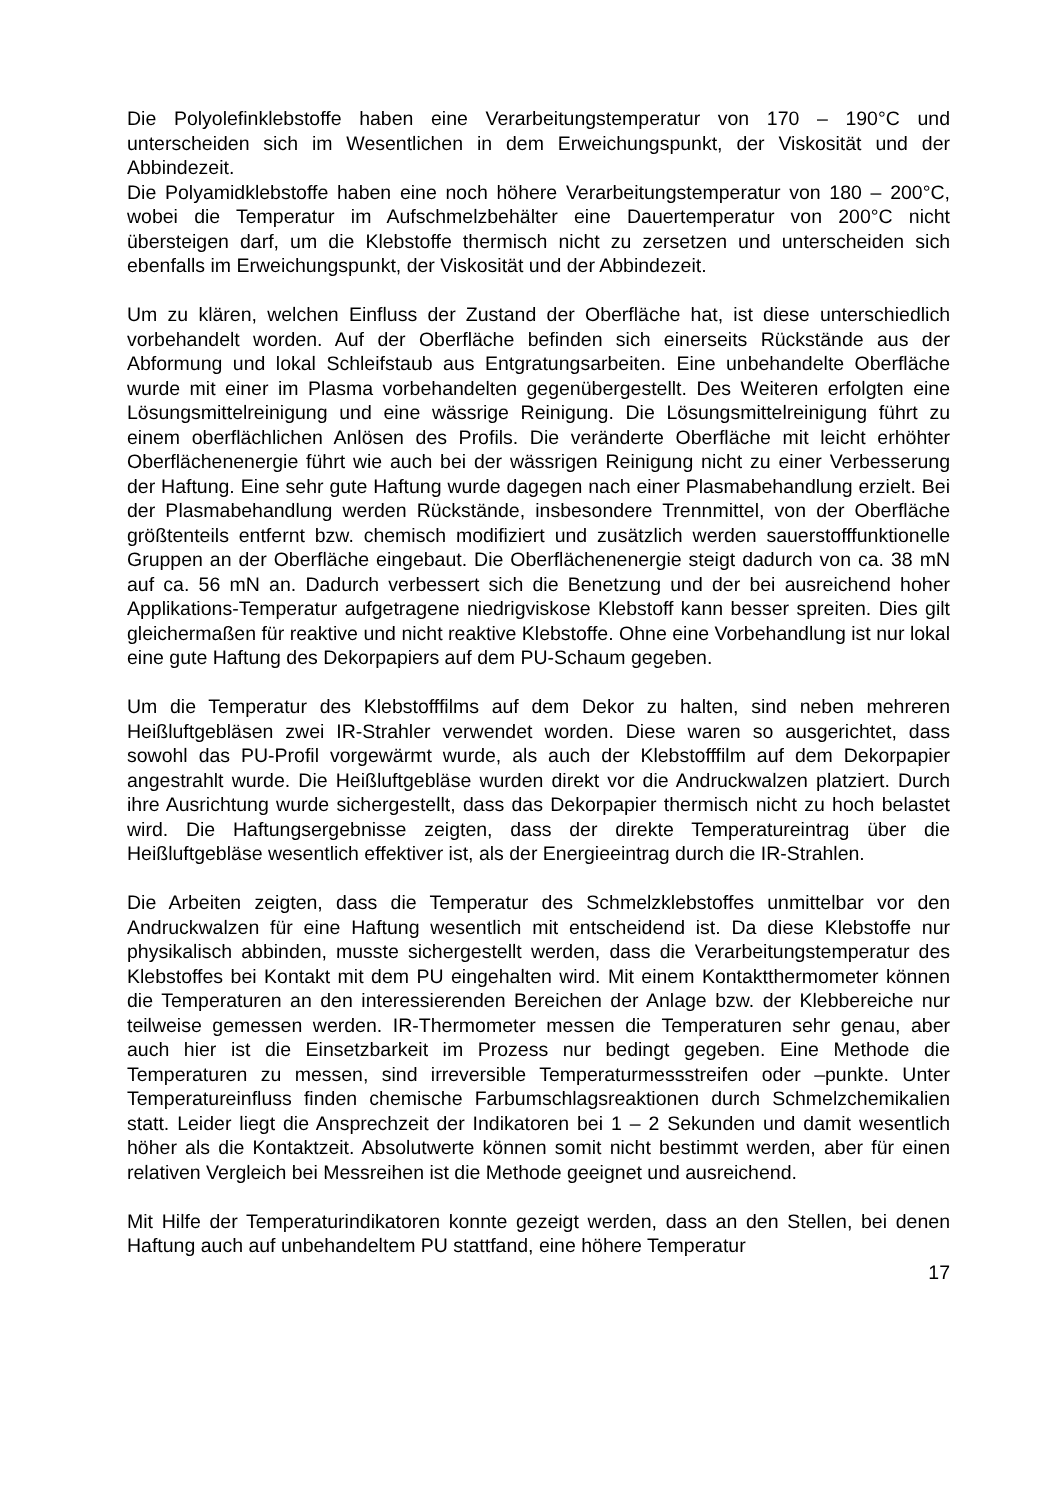Die Polyolefinklebstoffe haben eine Verarbeitungstemperatur von 170 – 190°C und unterscheiden sich im Wesentlichen in dem Erweichungspunkt, der Viskosität und der Abbindezeit.
Die Polyamidklebstoffe haben eine noch höhere Verarbeitungstemperatur von 180 – 200°C, wobei die Temperatur im Aufschmelzbehälter eine Dauertemperatur von 200°C nicht übersteigen darf, um die Klebstoffe thermisch nicht zu zersetzen und unterscheiden sich ebenfalls im Erweichungspunkt, der Viskosität und der Abbindezeit.
Um zu klären, welchen Einfluss der Zustand der Oberfläche hat, ist diese unterschiedlich vorbehandelt worden. Auf der Oberfläche befinden sich einerseits Rückstände aus der Abformung und lokal Schleifstaub aus Entgratungsarbeiten. Eine unbehandelte Oberfläche wurde mit einer im Plasma vorbehandelten gegenübergestellt. Des Weiteren erfolgten eine Lösungsmittelreinigung und eine wässrige Reinigung. Die Lösungsmittelreinigung führt zu einem oberflächlichen Anlösen des Profils. Die veränderte Oberfläche mit leicht erhöhter Oberflächenenergie führt wie auch bei der wässrigen Reinigung nicht zu einer Verbesserung der Haftung. Eine sehr gute Haftung wurde dagegen nach einer Plasmabehandlung erzielt. Bei der Plasmabehandlung werden Rückstände, insbesondere Trennmittel, von der Oberfläche größtenteils entfernt bzw. chemisch modifiziert und zusätzlich werden sauerstofffunktionelle Gruppen an der Oberfläche eingebaut. Die Oberflächenenergie steigt dadurch von ca. 38 mN auf ca. 56 mN an. Dadurch verbessert sich die Benetzung und der bei ausreichend hoher Applikations-Temperatur aufgetragene niedrigviskose Klebstoff kann besser spreiten. Dies gilt gleichermaßen für reaktive und nicht reaktive Klebstoffe. Ohne eine Vorbehandlung ist nur lokal eine gute Haftung des Dekorpapiers auf dem PU-Schaum gegeben.
Um die Temperatur des Klebstofffilms auf dem Dekor zu halten, sind neben mehreren Heißluftgebläsen zwei IR-Strahler verwendet worden. Diese waren so ausgerichtet, dass sowohl das PU-Profil vorgewärmt wurde, als auch der Klebstofffilm auf dem Dekorpapier angestrahlt wurde. Die Heißluftgebläse wurden direkt vor die Andruckwalzen platziert. Durch ihre Ausrichtung wurde sichergestellt, dass das Dekorpapier thermisch nicht zu hoch belastet wird. Die Haftungsergebnisse zeigten, dass der direkte Temperatureintrag über die Heißluftgebläse wesentlich effektiver ist, als der Energieeintrag durch die IR-Strahlen.
Die Arbeiten zeigten, dass die Temperatur des Schmelzklebstoffes unmittelbar vor den Andruckwalzen für eine Haftung wesentlich mit entscheidend ist. Da diese Klebstoffe nur physikalisch abbinden, musste sichergestellt werden, dass die Verarbeitungstemperatur des Klebstoffes bei Kontakt mit dem PU eingehalten wird. Mit einem Kontaktthermometer können die Temperaturen an den interessierenden Bereichen der Anlage bzw. der Klebbereiche nur teilweise gemessen werden. IR-Thermometer messen die Temperaturen sehr genau, aber auch hier ist die Einsetzbarkeit im Prozess nur bedingt gegeben. Eine Methode die Temperaturen zu messen, sind irreversible Temperaturmessstreifen oder –punkte. Unter Temperatureinfluss finden chemische Farbumschlagsreaktionen durch Schmelzchemikalien statt. Leider liegt die Ansprechzeit der Indikatoren bei 1 – 2 Sekunden und damit wesentlich höher als die Kontaktzeit. Absolutwerte können somit nicht bestimmt werden, aber für einen relativen Vergleich bei Messreihen ist die Methode geeignet und ausreichend.
Mit Hilfe der Temperaturindikatoren konnte gezeigt werden, dass an den Stellen, bei denen Haftung auch auf unbehandeltem PU stattfand, eine höhere Temperatur
17